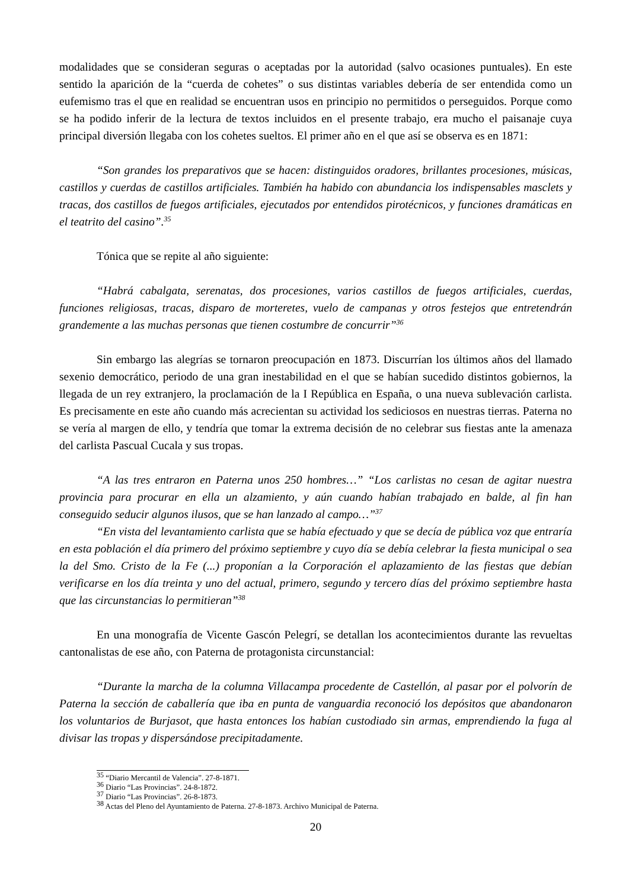modalidades que se consideran seguras o aceptadas por la autoridad (salvo ocasiones puntuales). En este sentido la aparición de la “cuerda de cohetes” o sus distintas variables debería de ser entendida como un eufemismo tras el que en realidad se encuentran usos en principio no permitidos o perseguidos. Porque como se ha podido inferir de la lectura de textos incluidos en el presente trabajo, era mucho el paisanaje cuya principal diversión llegaba con los cohetes sueltos. El primer año en el que así se observa es en 1871:
“Son grandes los preparativos que se hacen: distinguidos oradores, brillantes procesiones, músicas, castillos y cuerdas de castillos artificiales. También ha habido con abundancia los indispensables masclets y tracas, dos castillos de fuegos artificiales, ejecutados por entendidos pirotécnicos, y funciones dramáticas en el teatrito del casino”.<sup>35</sup>
Tónica que se repite al año siguiente:
“Habrá cabalgata, serenatas, dos procesiones, varios castillos de fuegos artificiales, cuerdas, funciones religiosas, tracas, disparo de morteretes, vuelo de campanas y otros festejos que entretendrán grandemente a las muchas personas que tienen costumbre de concurrir”<sup>36</sup>
Sin embargo las alegrías se tornaron preocupación en 1873. Discurrían los últimos años del llamado sexenio democrático, periodo de una gran inestabilidad en el que se habían sucedido distintos gobiernos, la llegada de un rey extranjero, la proclamación de la I República en España, o una nueva sublevación carlista. Es precisamente en este año cuando más acrecientan su actividad los sediciosos en nuestras tierras. Paterna no se vería al margen de ello, y tendría que tomar la extrema decisión de no celebrar sus fiestas ante la amenaza del carlista Pascual Cucala y sus tropas.
“A las tres entraron en Paterna unos 250 hombres…” “Los carlistas no cesan de agitar nuestra provincia para procurar en ella un alzamiento, y aún cuando habían trabajado en balde, al fin han conseguido seducir algunos ilusos, que se han lanzado al campo…”<sup>37</sup>
“En vista del levantamiento carlista que se había efectuado y que se decía de pública voz que entraría en esta población el día primero del próximo septiembre y cuyo día se debía celebrar la fiesta municipal o sea la del Smo. Cristo de la Fe (...) proponían a la Corporación el aplazamiento de las fiestas que debían verificarse en los día treinta y uno del actual, primero, segundo y tercero días del próximo septiembre hasta que las circunstancias lo permitieran”<sup>38</sup>
En una monografía de Vicente Gascón Pelegrí, se detallan los acontecimientos durante las revueltas cantonalistas de ese año, con Paterna de protagonista circunstancial:
“Durante la marcha de la columna Villacampa procedente de Castellón, al pasar por el polvorín de Paterna la sección de caballería que iba en punta de vanguardia reconoció los depósitos que abandonaron los voluntarios de Burjasot, que hasta entonces los habían custodiado sin armas, emprendiendo la fuga al divisar las tropas y dispersándose precipitadamente.
<sup>35</sup> “Diario Mercantil de Valencia”. 27-8-1871.
<sup>36</sup> Diario “Las Provincias”. 24-8-1872.
<sup>37</sup> Diario “Las Provincias”. 26-8-1873.
<sup>38</sup> Actas del Pleno del Ayuntamiento de Paterna. 27-8-1873. Archivo Municipal de Paterna.
20